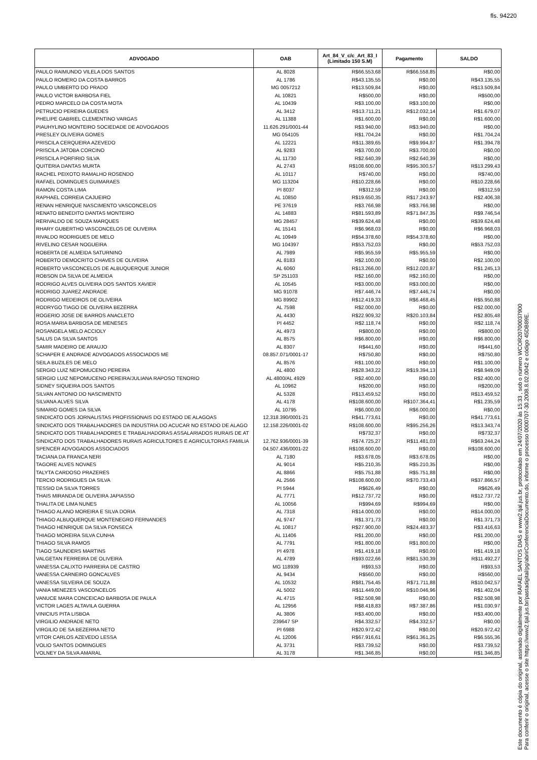fls. 94220
| ADVOGADO | OAB | Art_84_V_c/c_Art_83_I (Limitado 150 S.M) | Pagamento | SALDO |
| --- | --- | --- | --- | --- |
| PAULO RAIMUNDO VILELA DOS SANTOS | AL 8028 | R$66.553,68 | R$66.558,85 | R$0,00 |
| PAULO ROMERO DA COSTA BARROS | AL 1786 | R$43.135,55 | R$0,00 | R$43.135,55 |
| PAULO UMBERTO DO PRADO | MG 0057212 | R$13.509,84 | R$0,00 | R$13.509,84 |
| PAULO VICTOR BARBOSA FIEL | AL 10821 | R$500,00 | R$0,00 | R$500,00 |
| PEDRO MARCELO DA COSTA MOTA | AL 10439 | R$3.100,00 | R$3.100,00 | R$0,00 |
| PETRUCIO PEREIRA GUEDES | AL 3412 | R$13.711,21 | R$12.032,14 | R$1.679,07 |
| PHELIPE GABRIEL CLEMENTINO VARGAS | AL 11388 | R$1.600,00 | R$0,00 | R$1.600,00 |
| PIAUHYLINO MONTEIRO SOCIEDADE DE ADVOGADOS | 11.626.291/0001-44 | R$3.940,00 | R$3.940,00 | R$0,00 |
| PRESLEY OLIVEIRA GOMES | MG 054105 | R$1.704,24 | R$0,00 | R$1.704,24 |
| PRISCILA CERQUEIRA AZEVEDO | AL 12221 | R$11.389,65 | R$9.994,87 | R$1.394,78 |
| PRISCILA JATOBA CORCINO | AL 9283 | R$3.700,00 | R$3.700,00 | R$0,00 |
| PRISCILA PORFIRIO SILVA | AL 11730 | R$2.640,39 | R$2.640,39 | R$0,00 |
| QUITERIA DANTAS MURTA | AL 2743 | R$108.600,00 | R$95.300,57 | R$13.299,43 |
| RACHEL PEIXOTO RAMALHO ROSENDO | AL 10117 | R$740,00 | R$0,00 | R$740,00 |
| RAFAEL DOMINGUES GUIMARAES | MG 113204 | R$10.228,66 | R$0,00 | R$10.228,66 |
| RAMON COSTA LIMA | PI 8037 | R$312,59 | R$0,00 | R$312,59 |
| RAPHAEL CORREIA CAJUEIRO | AL 10850 | R$19.650,35 | R$17.243,97 | R$2.406,38 |
| RENAN HENRIQUE NASCIMENTO VASCONCELOS | PE 37619 | R$3.766,98 | R$3.766,98 | R$0,00 |
| RENATO BENEDITO DANTAS MONTEIRO | AL 14883 | R$81.593,89 | R$71.847,35 | R$9.746,54 |
| RERIVALDO DE SOUZA MARQUES | MG 28457 | R$39.624,48 | R$0,00 | R$39.624,48 |
| RHARY GUBERTHO VASCONCELOS DE OLIVEIRA | AL 15141 | R$6.968,03 | R$0,00 | R$6.968,03 |
| RIVALDO RODRIGUES DE MELO | AL 10949 | R$54.378,60 | R$54.378,60 | R$0,00 |
| RIVELINO CESAR NOGUEIRA | MG 104397 | R$53.752,03 | R$0,00 | R$53.752,03 |
| ROBERTA DE ALMEIDA SATURNINO | AL 7989 | R$5.955,59 | R$5.955,59 | R$0,00 |
| ROBERTO DEMOCRITO CHAVES DE OLIVEIRA | AL 8183 | R$2.100,00 | R$0,00 | R$2.100,00 |
| ROBERTO VASCONCELOS DE ALBUQUERQUE JUNIOR | AL 6060 | R$13.266,00 | R$12.020,87 | R$1.245,13 |
| ROBSON DA SILVA DE ALMEIDA | SP 251103 | R$2.160,00 | R$2.160,00 | R$0,00 |
| RODRIGO ALVES OLIVEIRA DOS SANTOS XAVIER | AL 10545 | R$3.000,00 | R$3.000,00 | R$0,00 |
| RODRIGO JUAREZ ANDRADE | MG 91078 | R$7.446,74 | R$7.446,74 | R$0,00 |
| RODRIGO MEDEIROS DE OLIVEIRA | MG 89902 | R$12.419,33 | R$6.468,45 | R$5.950,88 |
| RODRYGO TIAGO DE OLIVEIRA BEZERRA | AL 7598 | R$2.000,00 | R$0,00 | R$2.000,00 |
| ROGERIO JOSE DE BARROS ANACLETO | AL 4430 | R$22.909,32 | R$20.103,84 | R$2.805,48 |
| ROSA MARIA BARBOSA DE MENESES | PI 4452 | R$2.118,74 | R$0,00 | R$2.118,74 |
| ROSANGELA MELO ACCIOLY | AL 4973 | R$800,00 | R$0,00 | R$800,00 |
| SALUS DA SILVA SANTOS | AL 8575 | R$6.800,00 | R$0,00 | R$6.800,00 |
| SAMIR MADEIRO DE ARAUJO | AL 8307 | R$441,60 | R$0,00 | R$441,60 |
| SCHAPER E ANDRADE ADVOGADOS ASSOCIADOS ME | 08.857.071/0001-17 | R$750,80 | R$0,00 | R$750,80 |
| SEILA BUZILES DE MELO | AL 8576 | R$1.100,00 | R$0,00 | R$1.100,00 |
| SERGIO LUIZ NEPOMUCENO PEREIRA | AL 4800 | R$28.343,22 | R$19.394,13 | R$8.949,09 |
| SERGIO LUIZ NEPOMUCENO PEREIRA/JULIANA RAPOSO TENORIO | AL 4800/AL 4929 | R$2.400,00 | R$0,00 | R$2.400,00 |
| SIDNEY SIQUEIRA DOS SANTOS | AL 10962 | R$200,00 | R$0,00 | R$200,00 |
| SILVAN ANTONIO DO NASCIMENTO | AL 5328 | R$13.459,52 | R$0,00 | R$13.459,52 |
| SILVANA ALVES SILVA | AL 4178 | R$108.600,00 | R$107.364,41 | R$1.235,59 |
| SIMARIO GOMES DA SILVA | AL 10795 | R$6.000,00 | R$6.000,00 | R$0,00 |
| SINDICATO DOS JORNALISTAS PROFISSIONAIS DO ESTADO DE ALAGOAS | 12.318.390/0001-21 | R$41.773,61 | R$0,00 | R$41.773,61 |
| SINDICATO DOS TRABALHADORES DA INDUSTRIA DO ACUCAR NO ESTADO DE ALAGO | 12.158.226/0001-02 | R$108.600,00 | R$95.256,26 | R$13.343,74 |
| SINDICATO DOS TRABALHADORES E TRABALHADORAS ASSALARIADOS RURAIS DE AT | | R$732,37 | R$0,00 | R$732,37 |
| SINDICATO DOS TRABALHADORES RURAIS AGRICULTORES E AGRICULTORAS FAMILIA | 12.762.936/0001-39 | R$74.725,27 | R$11.481,03 | R$63.244,24 |
| SPENCER ADVOGADOS ASSOCIADOS | 04.507.436/0001-22 | R$108.600,00 | R$0,00 | R$108.600,00 |
| TACIANA DA FRANCA NERI | AL 7180 | R$3.678,05 | R$3.678,05 | R$0,00 |
| TAGORE ALVES NOVAES | AL 9014 | R$5.210,35 | R$5.210,35 | R$0,00 |
| TALYTA CARDOSO PRAZERES | AL 8866 | R$5.751,88 | R$5.751,88 | R$0,00 |
| TERCIO RODRIGUES DA SILVA | AL 2566 | R$108.600,00 | R$70.733,43 | R$37.866,57 |
| TESSIO DA SILVA TORRES | PI 5944 | R$626,49 | R$0,00 | R$626,49 |
| THAIS MIRANDA DE OLIVEIRA JAPIASSO | AL 7771 | R$12.737,72 | R$0,00 | R$12.737,72 |
| THALITA DE LIMA NUNES | AL 10056 | R$994,69 | R$994,69 | R$0,00 |
| THIAGO ALANO MOREIRA E SILVA DORIA | AL 7318 | R$14.000,00 | R$0,00 | R$14.000,00 |
| THIAGO ALBUQUERQUE MONTENEGRO FERNANDES | AL 9747 | R$1.371,73 | R$0,00 | R$1.371,73 |
| THIAGO HENRIQUE DA SILVA FONSECA | AL 10817 | R$27.900,00 | R$24.483,37 | R$3.416,63 |
| THIAGO MOREIRA SILVA CUNHA | AL 11406 | R$1.200,00 | R$0,00 | R$1.200,00 |
| THIAGO SILVA RAMOS | AL 7791 | R$1.800,00 | R$1.800,00 | R$0,00 |
| TIAGO SAUNDERS MARTINS | PI 4978 | R$1.419,18 | R$0,00 | R$1.419,18 |
| VALGETAN FERREIRA DE OLIVEIRA | AL 4789 | R$93.022,66 | R$81.530,39 | R$11.492,27 |
| VANESSA CALIXTO PARREIRA DE CASTRO | MG 118939 | R$93,53 | R$0,00 | R$93,53 |
| VANESSA CARNEIRO GONCALVES | AL 9434 | R$560,00 | R$0,00 | R$560,00 |
| VANESSA SILVEIRA DE SOUZA | AL 10532 | R$81.754,45 | R$71.711,88 | R$10.042,57 |
| VANIA MENEZES VASCONCELOS | AL 5002 | R$11.449,00 | R$10.046,96 | R$1.402,04 |
| VANUCE MARA CONCEICAO BARBOSA DE PAULA | AL 4715 | R$2.508,98 | R$0,00 | R$2.508,98 |
| VICTOR LAGES ALTAVILA GUERRA | AL 12956 | R$8.418,83 | R$7.387,86 | R$1.030,97 |
| VINICIUS PITA LISBOA | AL 3806 | R$3.400,00 | R$0,00 | R$3.400,00 |
| VIRGILIO ANDRADE NETO | 239647 SP | R$4.332,57 | R$4.332,57 | R$0,00 |
| VIRGILIO DE SA BEZERRA NETO | PI 6988 | R$20.972,42 | R$0,00 | R$20.972,42 |
| VITOR CARLOS AZEVEDO LESSA | AL 12006 | R$67.916,61 | R$61.361,25 | R$6.555,36 |
| VOLIO SANTOS DOMINGUES | AL 3731 | R$3.739,52 | R$0,00 | R$3.739,52 |
| VOLNEY DA SILVA AMARAL | AL 3178 | R$1.346,85 | R$0,00 | R$1.346,85 |
Este documento é cópia do original, assinado digitalmente por RAFAEL SANTOS DIAS e www2.tjal.jus.br, protocolado em 24/07/2020 às 15:33 , sob o número WCOR20700037900
Para conferir o original, acesse o site https://www2.tjal.jus.br/pastadigital/pg/abrirConferenciaDocumento.do, informe o processo 0000707-30.2008.8.02.0042 e código 45DB89E.